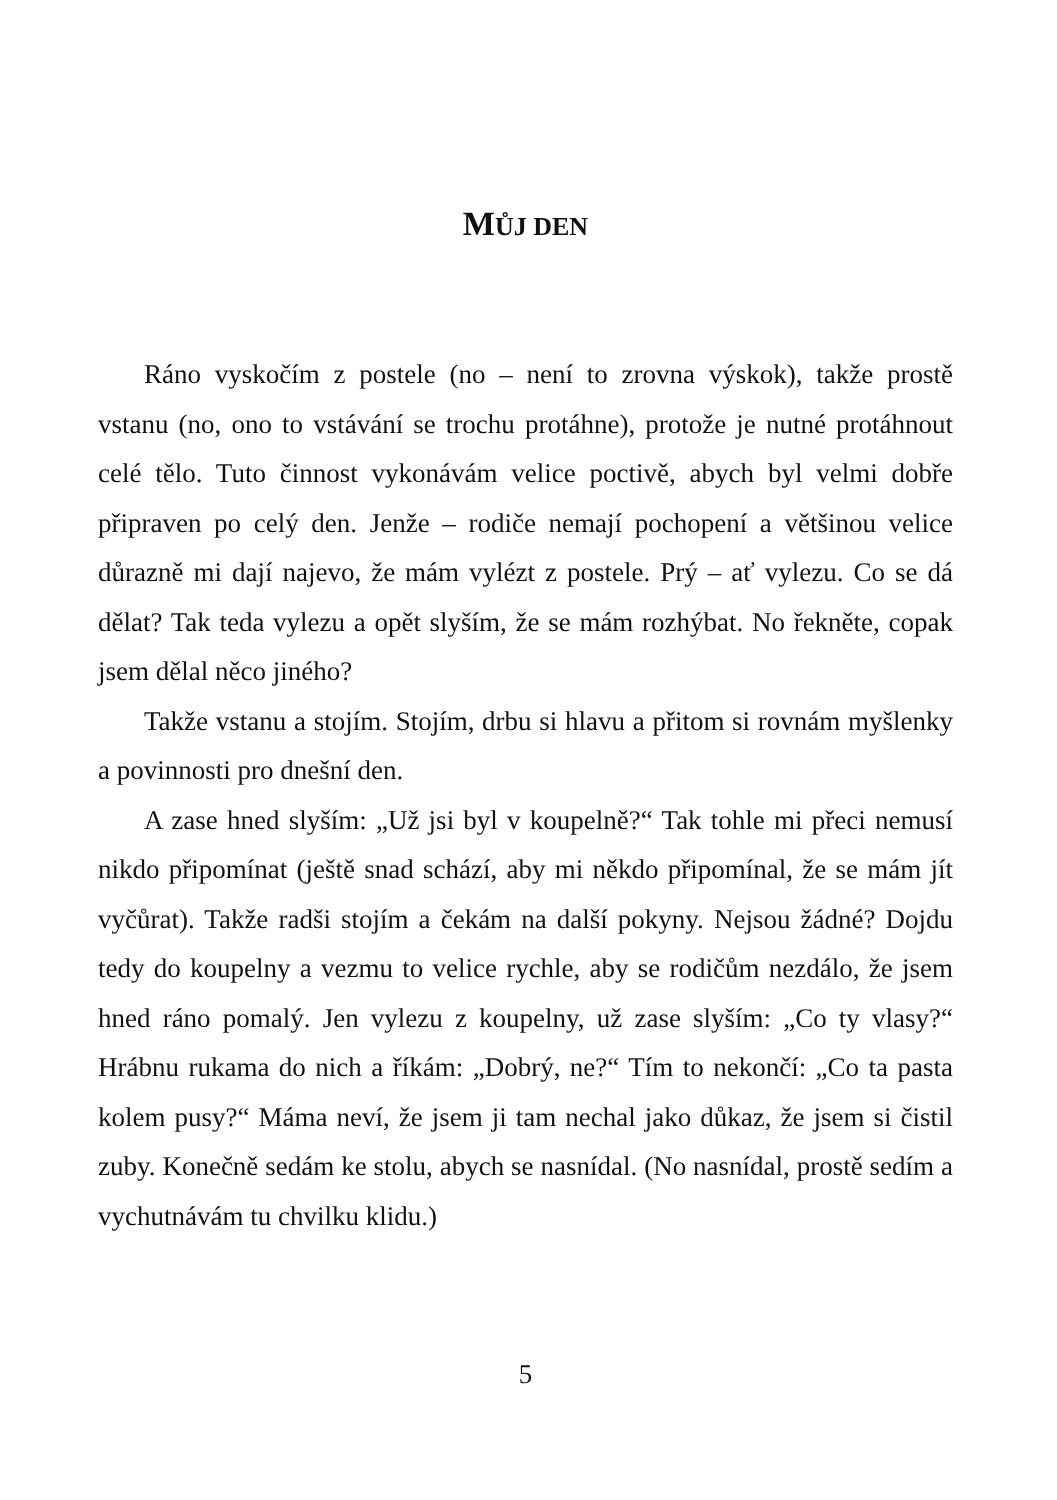MŮJ DEN
Ráno vyskočím z postele (no – není to zrovna výskok), takže prostě vstanu (no, ono to vstávání se trochu protáhne), protože je nutné protáhnout celé tělo. Tuto činnost vykonávám velice poctivě, abych byl velmi dobře připraven po celý den. Jenže – rodiče nemají pochopení a většinou velice důrazně mi dají najevo, že mám vylézt z postele. Prý – ať vylezu. Co se dá dělat? Tak teda vylezu a opět slyším, že se mám rozhýbat. No řekněte, copak jsem dělal něco jiného?
Takže vstanu a stojím. Stojím, drbu si hlavu a přitom si rovnám myšlenky a povinnosti pro dnešní den.
A zase hned slyším: „Už jsi byl v koupelně?“ Tak tohle mi přeci nemusí nikdo připomínat (ještě snad schází, aby mi někdo připomínal, že se mám jít vyčůrat). Takže radši stojím a čekám na další pokyny. Nejsou žádné? Dojdu tedy do koupelny a vezmu to velice rychle, aby se rodičům nezdálo, že jsem hned ráno pomalý. Jen vylezu z koupelny, už zase slyším: „Co ty vlasy?“ Hrábnu rukama do nich a říkám: „Dobrý, ne?“ Tím to nekončí: „Co ta pasta kolem pusy?“ Máma neví, že jsem ji tam nechal jako důkaz, že jsem si čistil zuby. Konečně sedám ke stolu, abych se nasnídal. (No nasnídal, prostě sedím a vychutnávám tu chvilku klidu.)
5